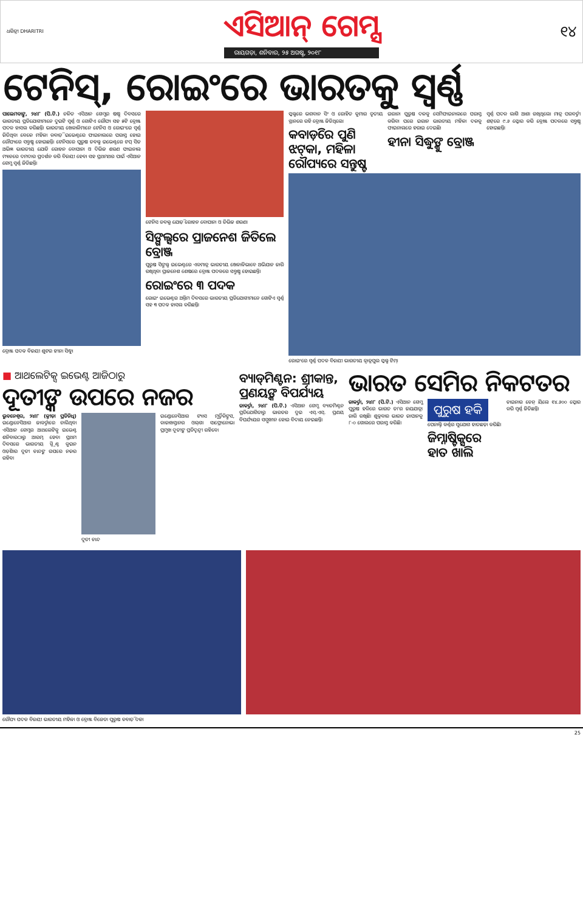ଧରିତ୍ରୀ DHARITRI
ଏସିଆନ୍ ଗେମ୍ସ
ରାୟଗଡ଼ା, ଶନିବାର, ୨୫ ଅଗଷ୍ଟ, ୨୦୧୮
୧୪
ଟେନିସ୍, ରୋଇଂରେ ଭାରତକୁ ସ୍ୱର୍ଣ୍ଣ
ପାଲେମବାଙ୍ଗ, ୨୪।୮ (ପି.ଟି.) ଚଳିତ ଏସିଆନ ଗେମ୍ସର ଷଷ୍ଠ ଦିବସରେ ଭାରତୀୟ ପ୍ରତିଯୋଗୀମାନେ ଦୁଇଟି ସ୍ୱର୍ଣ୍ଣ ଓ ଗୋଟିଏ ରୌପ୍ୟ ସହ ୫ଟି ବ୍ରୋଞ୍ଜ ପଦକ ହାସଲ କରିଛନ୍ତି। ଭାରତୀୟ ଖେଳାଳିମାନେ ଟେନିସ ଓ ରୋଇଂରେ ସ୍ୱର୍ଣ୍ଣ ଜିତିଥିବା ବେଳେ ମହିଳା କବାଡ଼ି ଇଭେଣ୍ଟରେ ଫାଇନାଲରେ ପରାସ୍ତ ହୋଇ ରୌପ୍ୟରେ ସନ୍ତୁଷ୍ଟ ହୋଇଛନ୍ତି। ଟେନିସରେ ପୁରୁଷ ଡବଲ୍ସ ଇଭେଣ୍ଟରେ ଟପ୍ ସିଡ ଅଭିଜ୍ଞ ଭାରତୀୟ ଯୋଡି ରୋହନ ବୋପାନା ଓ ଦିଭିଜ ଶରଣ ଫାଇନାଲ ମ୍ୟାଚରେ ଦମଦାର ପ୍ରଦର୍ଶନ କରି ବିଜୟୀ ହେବା ସହ ପ୍ରଥମଥର ପାଇଁ ଏସିଆନ ଗେମ୍ସ ସ୍ୱର୍ଣ୍ଣ ଜିତିଛନ୍ତି।
ବ୍ରୋଞ୍ଜ ପଦକ ବିଜୟୀ ଶୁଟର ହୀନା ସିଦ୍ଧୁ।
ଟେନିସ ଡବଲ୍ସ ଯୋଡ଼ି ରୋହନ ବୋପାନା ଓ ଡିଭିଜ ଶରଣ।
ସିଙ୍ଗଲ୍ସରେ ପ୍ରାଜନେଶ ଜିତିଲେ ବ୍ରୋଞ୍ଜ
ପୁରୁଷ ସିଙ୍ଗଲ୍ସ ଇଭେଣ୍ଟରେ ଏକମାତ୍ର ଭାରତୀୟ ଖେଳାଳିଭାବେ ଅଭିଯାନ ଜାରି ରଖିଥିବା ପ୍ରାଜନେଶ ଶେଷରେ ବ୍ରୋଞ୍ଜ ପଦକରେ ସନ୍ତୁଷ୍ଟ ହୋଇଛନ୍ତି।
ରୋଇଂରେ ୩ ପଦକ
ରୋଇଂ ଇଭେଣ୍ଟର ଅନ୍ତିମ ଦିବସରେ ଭାରତୀୟ ପ୍ରତିଯୋଗୀମାନେ ଗୋଟିଏ ସ୍ୱର୍ଣ୍ଣ ସହ ୩ ପଦକ ହାସଲ କରିଛନ୍ତି।
ସ୍କଲ୍ସରେ ଭଗବାନ ସିଂ ଓ ରୋହିତ କୁମାର ତୃତୀୟ ସ୍ଥାନରେ ରହି ବ୍ରୋଞ୍ଜ ଜିତିଥିଲେ।
କବାଡ଼ିରେ ପୁଣି ଝଟ୍‌କା, ମହିଳା ରୌପ୍ୟରେ ସନ୍ତୁଷ୍ଟ
ଇରାନ। ପୁରୁଷ ଦଳକୁ ସେମିଫାଇନାଲରେ ପରାସ୍ତ କରିବା ପରେ ଇରାନ ଭାରତୀୟ ମହିଳା ଦଳକୁ ଫାଇନାଲରେ ହରାଇ ଦେଇଛି।
ହୀନା ସିଦ୍ଧୁଙ୍କୁ ବ୍ରୋଞ୍ଜ
ସ୍ୱର୍ଣ୍ଣ ପଦକ ଲାଗି ଆଶା ରଖିଥିଲେ। ମାତ୍ର ପରବର୍ତ୍ତୀ ଶଟ୍‌ରେ ୯.୬ ସ୍କୋର କରି ବ୍ରୋଞ୍ଜ ପଦକରେ ସନ୍ତୁଷ୍ଟ ହୋଇଛନ୍ତି।
ରୋଇଂରେ ସ୍ୱର୍ଣ୍ଣ ପଦକ ବିଜୟୀ ଭାରତୀୟ କ୍ୱାଡ୍ରପୁଲ ସ୍କଲ୍ସ ଟିମ୍।
■ ଆଥଲେଟିକ୍ସ ଇଭେଣ୍ଟ ଆଜିଠାରୁ
ଦୂତୀଙ୍କ ଉପରେ ନଜର
ଭୁବନେଶ୍ୱର, ୨୪।୮ (କ୍ରୀଡ଼ା ପ୍ରତିନିଧି) ଇଣ୍ଡୋନେସିଆର ଜାକର୍ତ୍ତାରେ ଚାଲିଥିବା ଏସିଆନ ଗେମ୍ସର ଆଥଲେଟିକ୍ସ ଇଭେଣ୍ଟ ଶନିବାରଠାରୁ ଆରମ୍ଭ ହେବ। ପ୍ରଥମ ଦିବସରେ ଭାରତୀୟ ସ୍ପ୍ରିଣ୍ଟ କୁଇନ ଓଡ଼ିଶାର ଦୂତୀ ଚାନ୍ଦଙ୍କ ଉପରେ ନଜର ରହିବ।
ଦୂତୀ ଚାନ୍ଦ ଇଣ୍ଡୋନେସିଆର ଟ୍ୟାସ ମୂର୍ତ୍ତିକିଙ୍ଗସ, କାଜାଖସ୍ତାନର ଓଲ୍‌ଗା ସାଫ୍ରୋନୋଭା ପ୍ରମୁଖ ଦୂତୀଙ୍କ ପ୍ରତିଦ୍ୱନ୍ଦ୍ୱୀ ରହିବେ।
ବ୍ୟାଡ୍‌ମିଣ୍ଟନ: ଶ୍ରୀକାନ୍ତ, ପ୍ରଣୟଙ୍କ ବିପର୍ଯ୍ୟୟ
ଜାକର୍ତ୍ତା, ୨୪।୮ (ପି.ଟି.) ଏସିଆନ ଗେମ୍ସ ବ୍ୟାଡମିଣ୍ଟନ ପ୍ରତିଯୋଗିତାରୁ ଭାରତର ଦୁଇ ଏସ୍.ଏସ୍. ପ୍ରଣୟ ବିପର୍ଯ୍ୟୟର ସମ୍ମୁଖୀନ ହୋଇ ବିଦାୟ ନେଇଛନ୍ତି।
ଭାରତ ସେମିର ନିକଟତର
ଜାକର୍ତ୍ତା, ୨୪।୮ (ପି.ଟି.) ଏସିଆନ ଗେମ୍ସ ପୁରୁଷ ହକିରେ ଭାରତ ତା'ର ଜୟଯାତ୍ରା ଜାରି ରଖିଛି। ଶୁକ୍ରବାର ଭାରତ ଜାପାନକୁ ୮-୦ ଗୋଲରେ ପରାସ୍ତ କରିଛି।
ପୁରୁଷ ହକି
ପେନାଲ୍ଟି କର୍ଣ୍ଣର ସୁଯୋଗ ହାତଛଡ଼ା କରିଛି।
ଜିମ୍ନାଷ୍ଟିକ୍ସରେ ହାତ ଖାଲି
ଚାଇନାର ଚେନ୍ ୟିଲେ ୧୪.୬୦୦ ସ୍କୋର କରି ସ୍ୱର୍ଣ୍ଣ ଜିତିଛନ୍ତି।
ରୌପ୍ୟ ପଦକ ବିଜୟୀ ଭାରତୀୟ ମହିଳା ଓ ବ୍ରୋଞ୍ଜ ବିଜେତା ପୁରୁଷ କବାଡ଼ି ଦଳ।
25